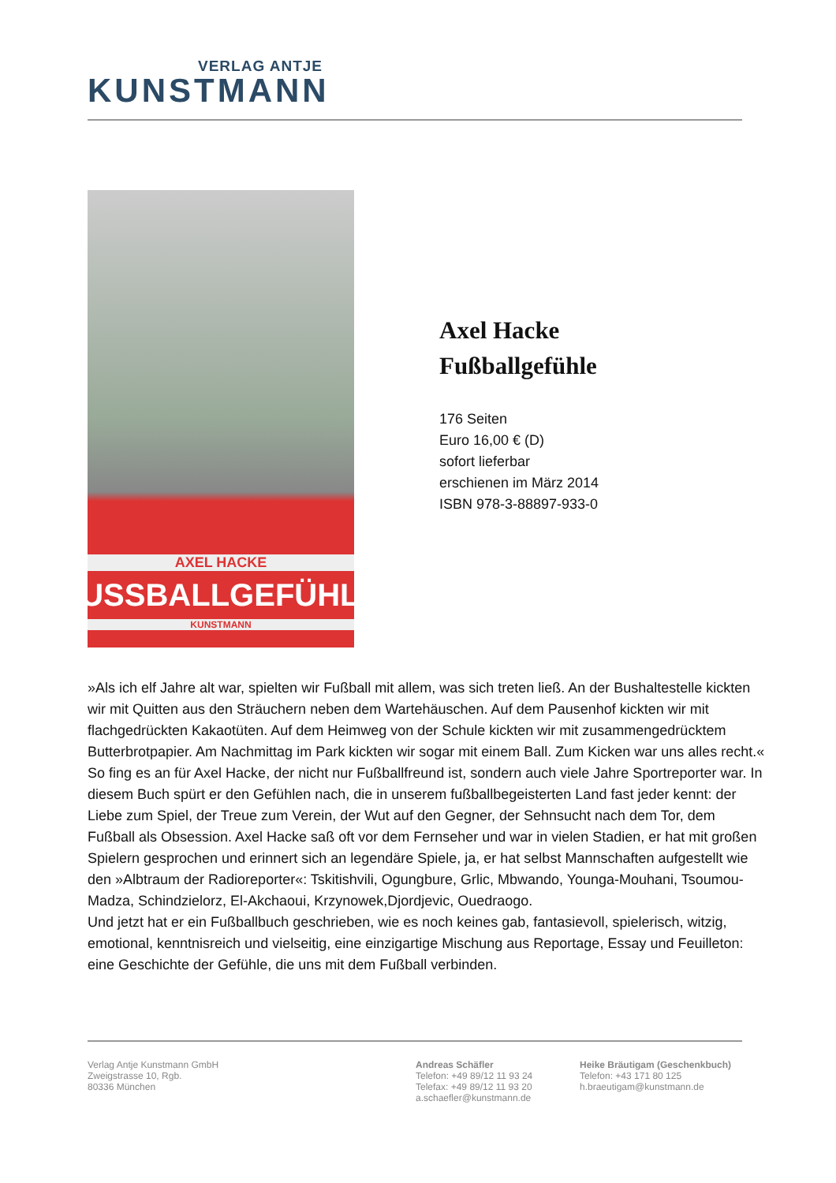VERLAG ANTJE
KUNSTMANN
AXEL HACKE
FUSSBALLGEFÜHLE
KUNSTMANN
Axel Hacke
Fußballgefühle
176 Seiten
Euro 16,00 € (D)
sofort lieferbar
erschienen im März 2014
ISBN 978-3-88897-933-0
»Als ich elf Jahre alt war, spielten wir Fußball mit allem, was sich treten ließ. An der Bushaltestelle kickten wir mit Quitten aus den Sträuchern neben dem Wartehäuschen. Auf dem Pausenhof kickten wir mit flachgedrückten Kakaotüten. Auf dem Heimweg von der Schule kickten wir mit zusammengedrücktem Butterbrotpapier. Am Nachmittag im Park kickten wir sogar mit einem Ball. Zum Kicken war uns alles recht.«
So fing es an für Axel Hacke, der nicht nur Fußballfreund ist, sondern auch viele Jahre Sportreporter war. In diesem Buch spürt er den Gefühlen nach, die in unserem fußballbegeisterten Land fast jeder kennt: der Liebe zum Spiel, der Treue zum Verein, der Wut auf den Gegner, der Sehnsucht nach dem Tor, dem Fußball als Obsession. Axel Hacke saß oft vor dem Fernseher und war in vielen Stadien, er hat mit großen Spielern gesprochen und erinnert sich an legendäre Spiele, ja, er hat selbst Mannschaften aufgestellt wie den »Albtraum der Radioreporter«: Tskitishvili, Ogungbure, Grlic, Mbwando, Younga-Mouhani, Tsoumou-Madza, Schindzielorz, El-Akchaoui, Krzynowek,Djordjevic, Ouedraogo.
Und jetzt hat er ein Fußballbuch geschrieben, wie es noch keines gab, fantasievoll, spielerisch, witzig, emotional, kenntnisreich und vielseitig, eine einzigartige Mischung aus Reportage, Essay und Feuilleton: eine Geschichte der Gefühle, die uns mit dem Fußball verbinden.
Verlag Antje Kunstmann GmbH
Zweigstrasse 10, Rgb.
80336 München
Andreas Schäfler
Telefon: +49 89/12 11 93 24
Telefax: +49 89/12 11 93 20
a.schaefler@kunstmann.de
Heike Bräutigam (Geschenkbuch)
Telefon: +43 171 80 125
h.braeutigam@kunstmann.de